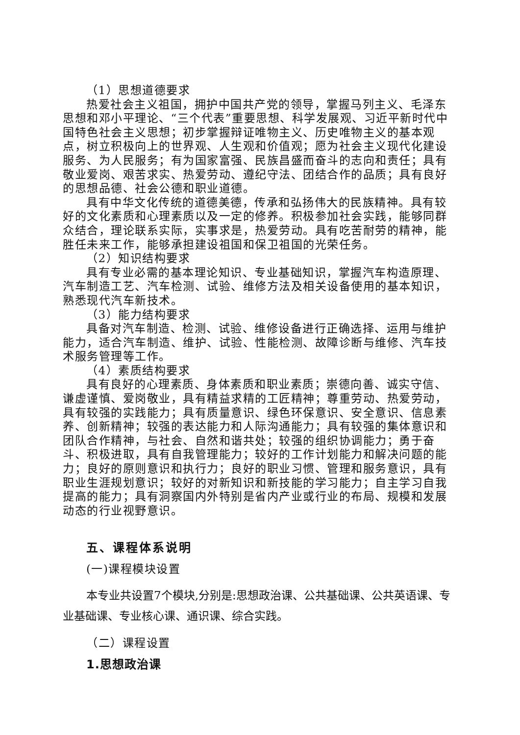（1）思想道德要求
热爱社会主义祖国，拥护中国共产党的领导，掌握马列主义、毛泽东思想和邓小平理论、“三个代表”重要思想、科学发展观、习近平新时代中国特色社会主义思想；初步掌握辩证唯物主义、历史唯物主义的基本观点，树立积极向上的世界观、人生观和价值观；愿为社会主义现代化建设服务、为人民服务；有为国家富强、民族昌盛而奋斗的志向和责任；具有敬业爱岗、艰苦求实、热爱劳动、遵纪守法、团结合作的品质；具有良好的思想品德、社会公德和职业道德。
具有中华文化传统的道德美德，传承和弘扬伟大的民族精神。具有较好的文化素质和心理素质以及一定的修养。积极参加社会实践，能够同群众结合，理论联系实际，实事求是，热爱劳动。具有吃苦耐劳的精神，能胜任未来工作，能够承担建设祖国和保卫祖国的光荣任务。
（2）知识结构要求
具有专业必需的基本理论知识、专业基础知识，掌握汽车构造原理、汽车制造工艺、汽车检测、试验、维修方法及相关设备使用的基本知识，熟悉现代汽车新技术。
（3）能力结构要求
具备对汽车制造、检测、试验、维修设备进行正确选择、运用与维护能力，适合汽车制造、维护、试验、性能检测、故障诊断与维修、汽车技术服务管理等工作。
（4）素质结构要求
具有良好的心理素质、身体素质和职业素质；崇德向善、诚实守信、谦虚谨慎、爱岗敬业，具有精益求精的工匠精神；尊重劳动、热爱劳动，具有较强的实践能力；具有质量意识、绿色环保意识、安全意识、信息素养、创新精神；较强的表达能力和人际沟通能力；具有较强的集体意识和团队合作精神，与社会、自然和谐共处；较强的组织协调能力；勇于奋斗、积极进取，具有自我管理能力；较好的工作计划能力和解决问题的能力；良好的原则意识和执行力；良好的职业习惯、管理和服务意识，具有职业生涯规划意识；较好的对新知识和新技能的学习能力；自主学习自我提高的能力；具有洞察国内外特别是省内产业或行业的布局、规模和发展动态的行业视野意识。
五、课程体系说明
(一)课程模块设置
本专业共设置7个模块,分别是:思想政治课、公共基础课、公共英语课、专业基础课、专业核心课、通识课、综合实践。
（二）课程设置
1.思想政治课